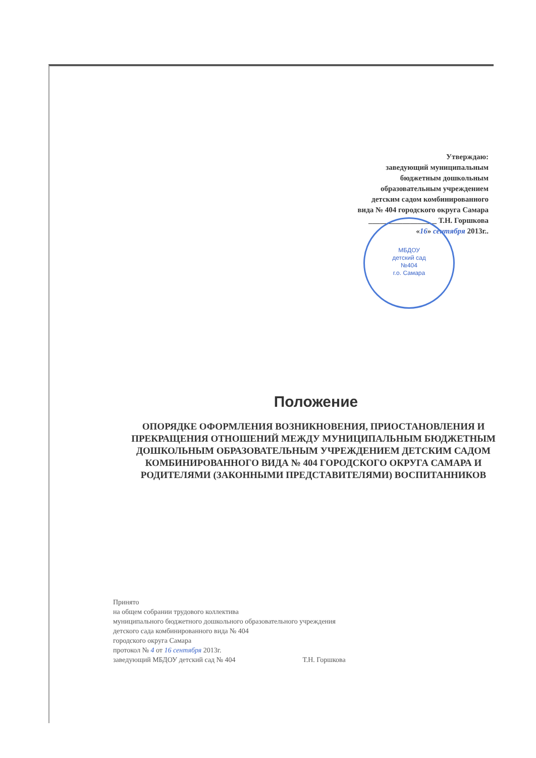Утверждаю:
заведующий муниципальным
бюджетным дошкольным
образовательным учреждением
детским садом комбинированного
вида № 404 городского округа Самара
__________________ Т.Н. Горшкова
«16» сентября 2013г..
МБДОУ
детский сад
№404
г.о. Самара
Положение
ОПОРЯДКЕ ОФОРМЛЕНИЯ ВОЗНИКНОВЕНИЯ, ПРИОСТАНОВЛЕНИЯ И ПРЕКРАЩЕНИЯ ОТНОШЕНИЙ МЕЖДУ МУНИЦИПАЛЬНЫМ БЮДЖЕТНЫМ ДОШКОЛЬНЫМ ОБРАЗОВАТЕЛЬНЫМ УЧРЕЖДЕНИЕМ ДЕТСКИМ САДОМ КОМБИНИРОВАННОГО ВИДА № 404 ГОРОДСКОГО ОКРУГА САМАРА И РОДИТЕЛЯМИ (ЗАКОННЫМИ ПРЕДСТАВИТЕЛЯМИ) ВОСПИТАННИКОВ
Принято
на общем собрании трудового коллектива
муниципального бюджетного дошкольного образовательного учреждения
детского сада комбинированного вида № 404
городского округа Самара
протокол № 4 от 16 сентября 2013г.
заведующий МБДОУ детский сад № 404 Т.Н. Горшкова